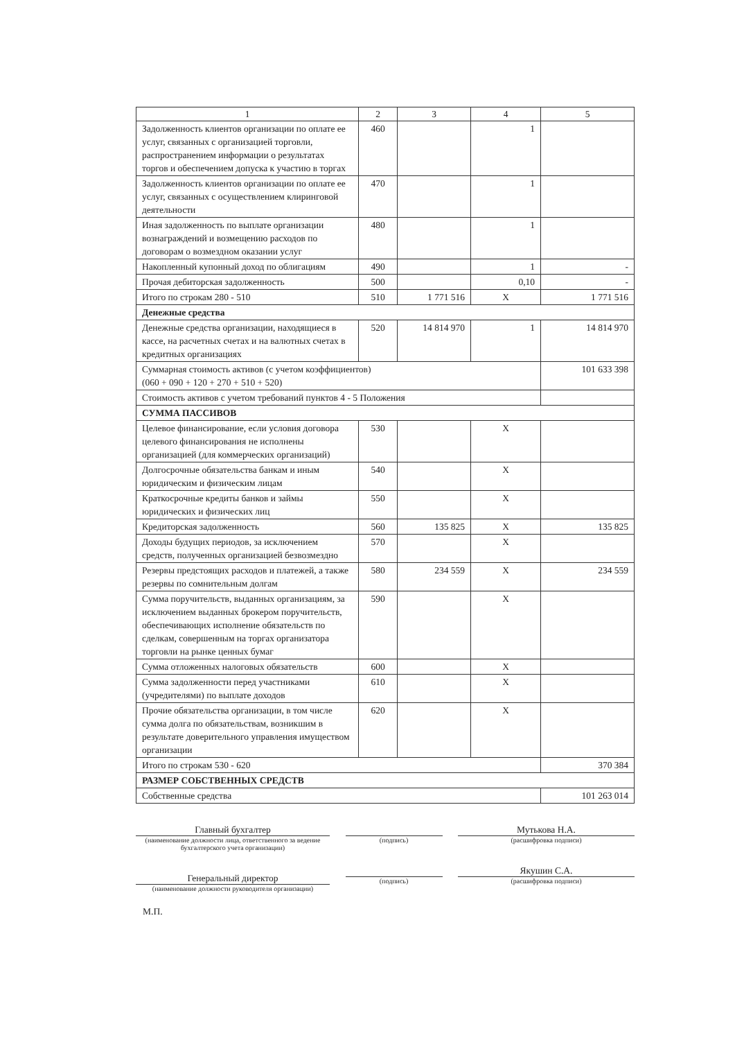| 1 | 2 | 3 | 4 | 5 |
| --- | --- | --- | --- | --- |
| Задолженность клиентов организации по оплате ее услуг, связанных с организацией торговли, распространением информации о результатах торгов и обеспечением допуска к участию в торгах | 460 | | 1 | |
| Задолженность клиентов организации по оплате ее услуг, связанных с осуществлением клиринговой деятельности | 470 | | 1 | |
| Иная задолженность по выплате организации вознаграждений и возмещению расходов по договорам о возмездном оказании услуг | 480 | | 1 | |
| Накопленный купонный доход по облигациям | 490 | | 1 | - |
| Прочая дебиторская задолженность | 500 | | 0,10 | - |
| Итого по строкам 280 - 510 | 510 | 1 771 516 | X | 1 771 516 |
| Денежные средства | | | | |
| Денежные средства организации, находящиеся в кассе, на расчетных счетах и на валютных счетах в кредитных организациях | 520 | 14 814 970 | 1 | 14 814 970 |
| Суммарная стоимость активов (с учетом коэффициентов) (060 + 090 + 120 + 270 + 510 + 520) | | | | 101 633 398 |
| Стоимость активов с учетом требований пунктов 4 - 5 Положения | | | | |
| СУММА ПАССИВОВ | | | | |
| Целевое финансирование, если условия договора целевого финансирования не исполнены организацией (для коммерческих организаций) | 530 | | X | |
| Долгосрочные обязательства банкам и иным юридическим и физическим лицам | 540 | | X | |
| Краткосрочные кредиты банков и займы юридических и физических лиц | 550 | | X | |
| Кредиторская задолженность | 560 | 135 825 | X | 135 825 |
| Доходы будущих периодов, за исключением средств, полученных организацией безвозмездно | 570 | | X | |
| Резервы предстоящих расходов и платежей, а также резервы по сомнительным долгам | 580 | 234 559 | X | 234 559 |
| Сумма поручительств, выданных организациям, за исключением выданных брокером поручительств, обеспечивающих исполнение обязательств по сделкам, совершенным на торгах организатора торговли на рынке ценных бумаг | 590 | | X | |
| Сумма отложенных налоговых обязательств | 600 | | X | |
| Сумма задолженности перед участниками (учредителями) по выплате доходов | 610 | | X | |
| Прочие обязательства организации, в том числе сумма долга по обязательствам, возникшим в результате доверительного управления имуществом организации | 620 | | X | |
| Итого по строкам 530 - 620 | | | | 370 384 |
| РАЗМЕР СОБСТВЕННЫХ СРЕДСТВ | | | | |
| Собственные средства | | | | 101 263 014 |
Главный бухгалтер
(наименование должности лица, ответственного за ведение бухгалтерского учета организации)
(подпись)
Мутькова Н.А.
(расшифровка подписи)
Генеральный директор
(наименование должности руководителя организации)
(подпись)
Якушин С.А.
(расшифровка подписи)
М.П.